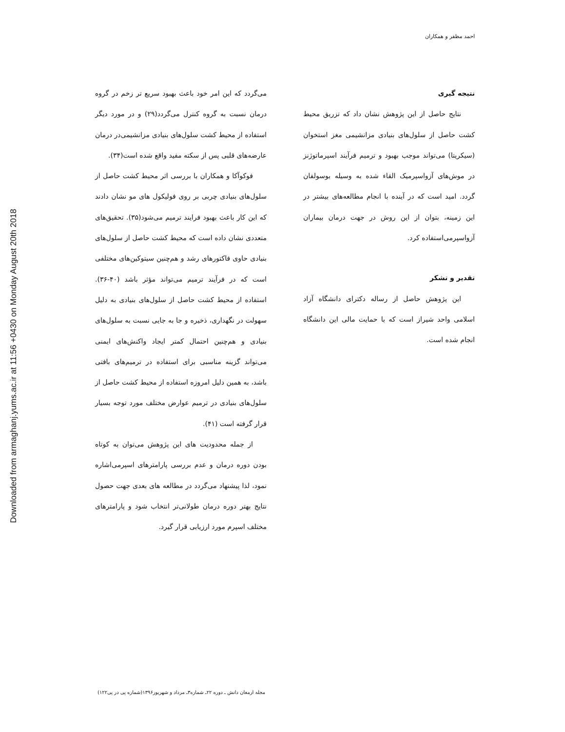Downloaded from armaghanj.yums.ac.ir at 11:56 +0430 on Monday August 20th 2018
احمد مظفر و همکاران
می‌گردد که این امر خود باعث بهبود سریع تر زخم در گروه درمان نسبت به گروه کنترل می‌گردد(۲۹) و در مورد دیگر استفاده از محیط کشت سلول‌های بنیادی مزانشیمی‌در درمان عارضه‌های قلبی پس از سکته مفید واقع شده است(۳۴).
فوکوآکا و همکاران با بررسی اثر محیط کشت حاصل از سلول‌های بنیادی چربی بر روی فولیکول های مو نشان دادند که این کار باعث بهبود فرایند ترمیم می‌شود(۳۵). تحقیق‌های متعددی نشان داده است که محیط کشت حاصل از سلول‌های بنیادی حاوی فاکتورهای رشد و هم‌چنین سیتوکین‌های مختلفی است که در فرآیند ترمیم می‌تواند مؤثر باشد (۴۰-۳۶). استفاده از محیط کشت حاصل از سلول‌های بنیادی به دلیل سهولت در نگهداری، ذخیره و جا به جایی نسبت به سلول‌های بنیادی و هم‌چنین احتمال کمتر ایجاد واکنش‌های ایمنی می‌تواند گزینه مناسبی برای استفاده در ترمیم‌های بافتی باشد، به همین دلیل امروزه استفاده از محیط کشت حاصل از سلول‌های بنیادی در ترمیم عوارض مختلف مورد توجه بسیار قرار گرفته است (۴۱).
از جمله محدودیت های این پژوهش می‌توان به کوتاه بودن دوره درمان و عدم بررسی پارامترهای اسپرمی‌اشاره نمود، لذا پیشنهاد می‌گردد در مطالعه های بعدی جهت حصول نتایج بهتر دوره درمان طولانی‌تر انتخاب شود و پارامترهای مختلف اسپرم مورد ارزیابی قرار گیرد.
نتیجه گیری
نتایج حاصل از این پژوهش نشان داد که تزریق محیط کشت حاصل از سلول‌های بنیادی مزانشیمی مغز استخوان (سیکریتا) می‌تواند موجب بهبود و ترمیم فرآیند اسپرماتوژنز در موش‌های آزواسپرمیک القاء شده به وسیله بوسولفان گردد. امید است که در آینده با انجام مطالعه‌های بیشتر در این زمینه، بتوان از این روش در جهت درمان بیماران آزواسپرمی‌استفاده کرد.
تقدیر و تشکر
این پژوهش حاصل از رساله دکترای دانشگاه آزاد اسلامی واحد شیراز است که با حمایت مالی این دانشگاه انجام شده است.
مجله ارمغان دانش ـ دوره ۲۲ـ شماره۳ـ مرداد و شهریور۱۳۹۶(شماره پی در پی۱۲۲)